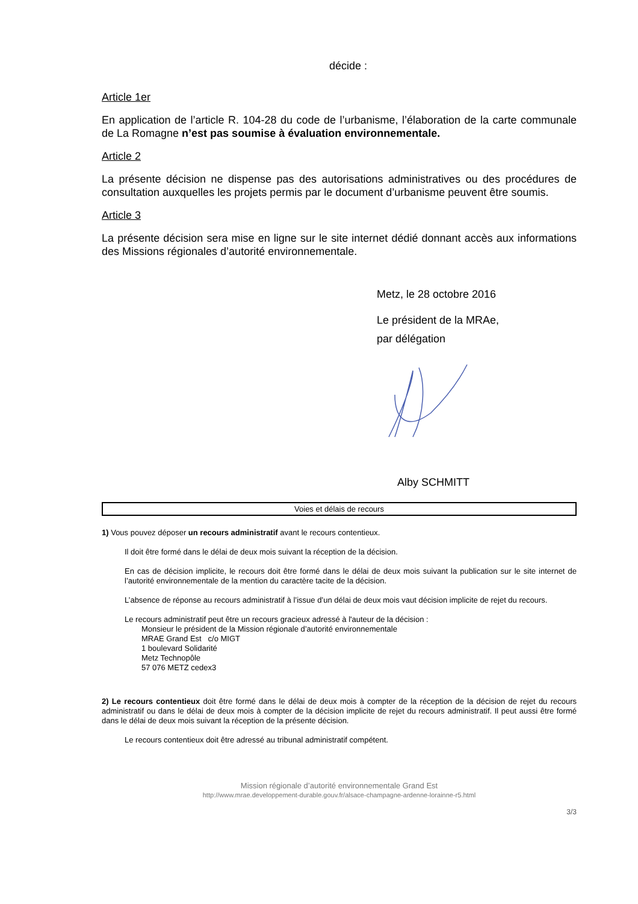décide :
Article 1er
En application de l’article R. 104-28 du code de l’urbanisme, l’élaboration de la carte communale de La Romagne n’est pas soumise à évaluation environnementale.
Article 2
La présente décision ne dispense pas des autorisations administratives ou des procédures de consultation auxquelles les projets permis par le document d’urbanisme peuvent être soumis.
Article 3
La présente décision sera mise en ligne sur le site internet dédié donnant accès aux informations des Missions régionales d’autorité environnementale.
Metz, le 28 octobre 2016
Le président de la MRAe,
par délégation
Alby SCHMITT
Voies et délais de recours
1) Vous pouvez déposer un recours administratif avant le recours contentieux.
Il doit être formé dans le délai de deux mois suivant la réception de la décision.
En cas de décision implicite, le recours doit être formé dans le délai de deux mois suivant la publication sur le site internet de l’autorité environnementale de la mention du caractère tacite de la décision.
L’absence de réponse au recours administratif à l’issue d’un délai de deux mois vaut décision implicite de rejet du recours.
Le recours administratif peut être un recours gracieux adressé à l'auteur de la décision :
Monsieur le président de la Mission régionale d’autorité environnementale
MRAE Grand Est c/o MIGT
1 boulevard Solidarité
Metz Technopôle
57 076 METZ cedex3
2) Le recours contentieux doit être formé dans le délai de deux mois à compter de la réception de la décision de rejet du recours administratif ou dans le délai de deux mois à compter de la décision implicite de rejet du recours administratif. Il peut aussi être formé dans le délai de deux mois suivant la réception de la présente décision.
Le recours contentieux doit être adressé au tribunal administratif compétent.
Mission régionale d’autorité environnementale Grand Est
http://www.mrae.developpement-durable.gouv.fr/alsace-champagne-ardenne-lorainne-r5.html
3/3